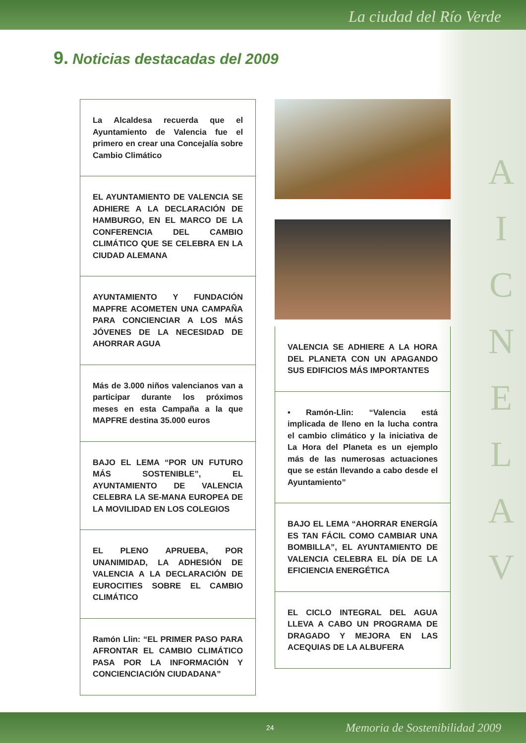La ciudad del Río Verde
9. Noticias destacadas del 2009
La Alcaldesa recuerda que el Ayuntamiento de Valencia fue el primero en crear una Concejalía sobre Cambio Climático
EL AYUNTAMIENTO DE VALENCIA SE ADHIERE A LA DECLARACIÓN DE HAMBURGO, EN EL MARCO DE LA CONFERENCIA DEL CAMBIO CLIMÁTICO QUE SE CELEBRA EN LA CIUDAD ALEMANA
AYUNTAMIENTO Y FUNDACIÓN MAPFRE ACOMETEN UNA CAMPAÑA PARA CONCIENCIAR A LOS MÁS JÓVENES DE LA NECESIDAD DE AHORRAR AGUA
Más de 3.000 niños valencianos van a participar durante los próximos meses en esta Campaña a la que MAPFRE destina 35.000 euros
BAJO EL LEMA “POR UN FUTURO MÁS SOSTENIBLE”, EL AYUNTAMIENTO DE VALENCIA CELEBRA LA SE-MANA EUROPEA DE LA MOVILIDAD EN LOS COLEGIOS
EL PLENO APRUEBA, POR UNANIMIDAD, LA ADHESIÓN DE VALENCIA A LA DECLARACIÓN DE EUROCITIES SOBRE EL CAMBIO CLIMÁTICO
Ramón Llin: “EL PRIMER PASO PARA AFRONTAR EL CAMBIO CLIMÁTICO PASA POR LA INFORMACIÓN Y CONCIENCIACIÓN CIUDADANA”
VALENCIA SE ADHIERE A LA HORA DEL PLANETA CON UN APAGANDO SUS EDIFICIOS MÁS IMPORTANTES
• Ramón-Llin: “Valencia está implicada de lleno en la lucha contra el cambio climático y la iniciativa de La Hora del Planeta es un ejemplo más de las numerosas actuaciones que se están llevando a cabo desde el Ayuntamiento”
BAJO EL LEMA “AHORRAR ENERGÍA ES TAN FÁCIL COMO CAMBIAR UNA BOMBILLA”, EL AYUNTAMIENTO DE VALENCIA CELEBRA EL DÍA DE LA EFICIENCIA ENERGÉTICA
EL CICLO INTEGRAL DEL AGUA LLEVA A CABO UN PROGRAMA DE DRAGADO Y MEJORA EN LAS ACEQUIAS DE LA ALBUFERA
A
I
C
N
E
L
A
V
24 Memoria de Sostenibilidad 2009